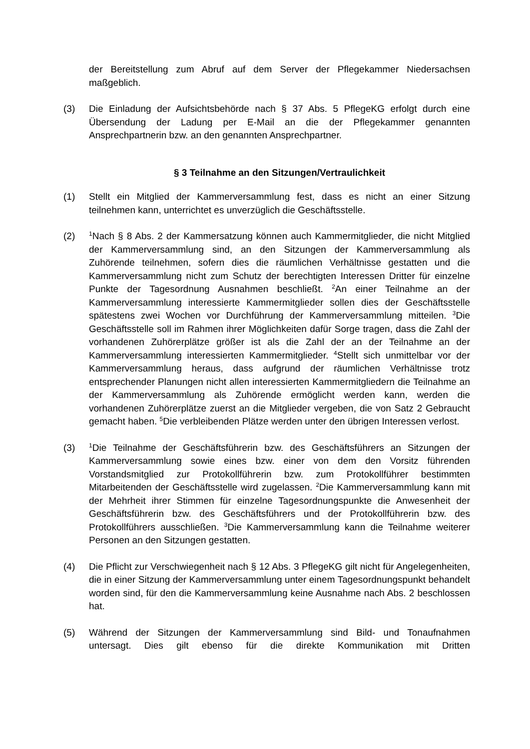der Bereitstellung zum Abruf auf dem Server der Pflegekammer Niedersachsen maßgeblich.
(3) Die Einladung der Aufsichtsbehörde nach § 37 Abs. 5 PflegeKG erfolgt durch eine Übersendung der Ladung per E-Mail an die der Pflegekammer genannten Ansprechpartnerin bzw. an den genannten Ansprechpartner.
§ 3 Teilnahme an den Sitzungen/Vertraulichkeit
(1) Stellt ein Mitglied der Kammerversammlung fest, dass es nicht an einer Sitzung teilnehmen kann, unterrichtet es unverzüglich die Geschäftsstelle.
(2)
<sup>1</sup> Nach § 8 Abs. 2 der Kammersatzung können auch Kammermitglieder, die nicht Mitglied der Kammerversammlung sind, an den Sitzungen der Kammerversammlung als Zuhörende teilnehmen, sofern dies die räumlichen Verhältnisse gestatten und die Kammerversammlung nicht zum Schutz der berechtigten Interessen Dritter für einzelne Punkte der Tagesordnung Ausnahmen beschließt. <sup>2</sup>An einer Teilnahme an der Kammerversammlung interessierte Kammermitglieder sollen dies der Geschäftsstelle spätestens zwei Wochen vor Durchführung der Kammerversammlung mitteilen. <sup>3</sup>Die Geschäftsstelle soll im Rahmen ihrer Möglichkeiten dafür Sorge tragen, dass die Zahl der vorhandenen Zuhörerplätze größer ist als die Zahl der an der Teilnahme an der Kammerversammlung interessierten Kammermitglieder. <sup>4</sup>Stellt sich unmittelbar vor der Kammerversammlung heraus, dass aufgrund der räumlichen Verhältnisse trotz entsprechender Planungen nicht allen interessierten Kammermitgliedern die Teilnahme an der Kammerversammlung als Zuhörende ermöglicht werden kann, werden die vorhandenen Zuhörerplätze zuerst an die Mitglieder vergeben, die von Satz 2 Gebraucht gemacht haben. <sup>5</sup>Die verbleibenden Plätze werden unter den übrigen Interessen verlost.
(3)
<sup>1</sup> Die Teilnahme der Geschäftsführerin bzw. des Geschäftsführers an Sitzungen der Kammerversammlung sowie eines bzw. einer von dem den Vorsitz führenden Vorstandsmitglied zur Protokollführerin bzw. zum Protokollführer bestimmten Mitarbeitenden der Geschäftsstelle wird zugelassen. <sup>2</sup>Die Kammerversammlung kann mit der Mehrheit ihrer Stimmen für einzelne Tagesordnungspunkte die Anwesenheit der Geschäftsführerin bzw. des Geschäftsführers und der Protokollführerin bzw. des Protokollführers ausschließen. <sup>3</sup>Die Kammerversammlung kann die Teilnahme weiterer Personen an den Sitzungen gestatten.
(4) Die Pflicht zur Verschwiegenheit nach § 12 Abs. 3 PflegeKG gilt nicht für Angelegenheiten, die in einer Sitzung der Kammerversammlung unter einem Tagesordnungspunkt behandelt worden sind, für den die Kammerversammlung keine Ausnahme nach Abs. 2 beschlossen hat.
(5) Während der Sitzungen der Kammerversammlung sind Bild- und Tonaufnahmen untersagt. Dies gilt ebenso für die direkte Kommunikation mit Dritten